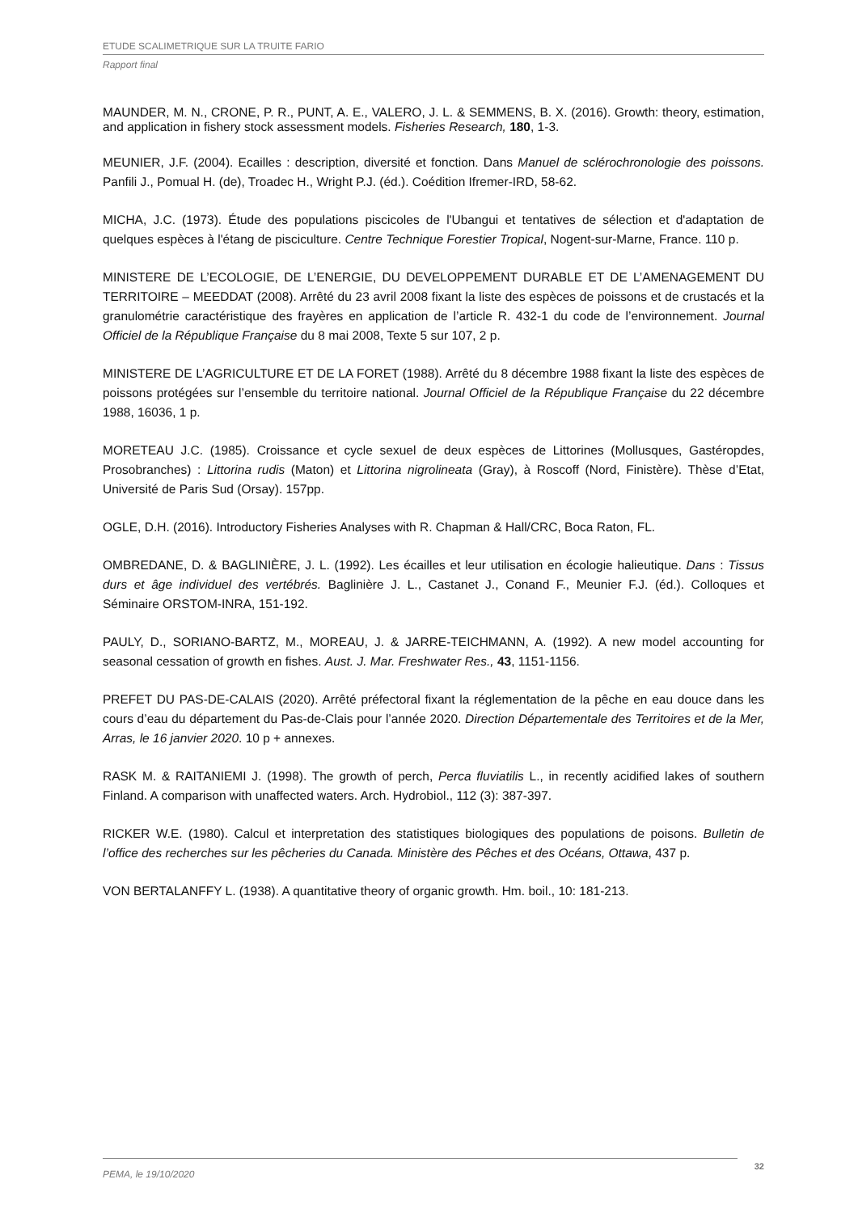ETUDE SCALIMETRIQUE SUR LA TRUITE FARIO
Rapport final
MAUNDER, M. N., CRONE, P. R., PUNT, A. E., VALERO, J. L. & SEMMENS, B. X. (2016). Growth: theory, estimation, and application in fishery stock assessment models. Fisheries Research, 180, 1-3.
MEUNIER, J.F. (2004). Ecailles : description, diversité et fonction. Dans Manuel de sclérochronologie des poissons. Panfili J., Pomual H. (de), Troadec H., Wright P.J. (éd.). Coédition Ifremer-IRD, 58-62.
MICHA, J.C. (1973). Étude des populations piscicoles de l'Ubangui et tentatives de sélection et d'adaptation de quelques espèces à l'étang de pisciculture. Centre Technique Forestier Tropical, Nogent-sur-Marne, France. 110 p.
MINISTERE DE L’ECOLOGIE, DE L’ENERGIE, DU DEVELOPPEMENT DURABLE ET DE L’AMENAGEMENT DU TERRITOIRE – MEEDDAT (2008). Arrêté du 23 avril 2008 fixant la liste des espèces de poissons et de crustacés et la granulométrie caractéristique des frayères en application de l’article R. 432-1 du code de l’environnement. Journal Officiel de la République Française du 8 mai 2008, Texte 5 sur 107, 2 p.
MINISTERE DE L’AGRICULTURE ET DE LA FORET (1988). Arrêté du 8 décembre 1988 fixant la liste des espèces de poissons protégées sur l’ensemble du territoire national. Journal Officiel de la République Française du 22 décembre 1988, 16036, 1 p.
MORETEAU J.C. (1985). Croissance et cycle sexuel de deux espèces de Littorines (Mollusques, Gastéropdes, Prosobranches) : Littorina rudis (Maton) et Littorina nigrolineata (Gray), à Roscoff (Nord, Finistère). Thèse d’Etat, Université de Paris Sud (Orsay). 157pp.
OGLE, D.H. (2016). Introductory Fisheries Analyses with R. Chapman & Hall/CRC, Boca Raton, FL.
OMBREDANE, D. & BAGLINIÈRE, J. L. (1992). Les écailles et leur utilisation en écologie halieutique. Dans : Tissus durs et âge individuel des vertébrés. Baglinière J. L., Castanet J., Conand F., Meunier F.J. (éd.). Colloques et Séminaire ORSTOM-INRA, 151-192.
PAULY, D., SORIANO-BARTZ, M., MOREAU, J. & JARRE-TEICHMANN, A. (1992). A new model accounting for seasonal cessation of growth en fishes. Aust. J. Mar. Freshwater Res., 43, 1151-1156.
PREFET DU PAS-DE-CALAIS (2020). Arrêté préfectoral fixant la réglementation de la pêche en eau douce dans les cours d’eau du département du Pas-de-Clais pour l’année 2020. Direction Départementale des Territoires et de la Mer, Arras, le 16 janvier 2020. 10 p + annexes.
RASK M. & RAITANIEMI J. (1998). The growth of perch, Perca fluviatilis L., in recently acidified lakes of southern Finland. A comparison with unaffected waters. Arch. Hydrobiol., 112 (3): 387-397.
RICKER W.E. (1980). Calcul et interpretation des statistiques biologiques des populations de poisons. Bulletin de l’office des recherches sur les pêcheries du Canada. Ministère des Pêches et des Océans, Ottawa, 437 p.
VON BERTALANFFY L. (1938). A quantitative theory of organic growth. Hm. boil., 10: 181-213.
PEMA, le 19/10/2020
32